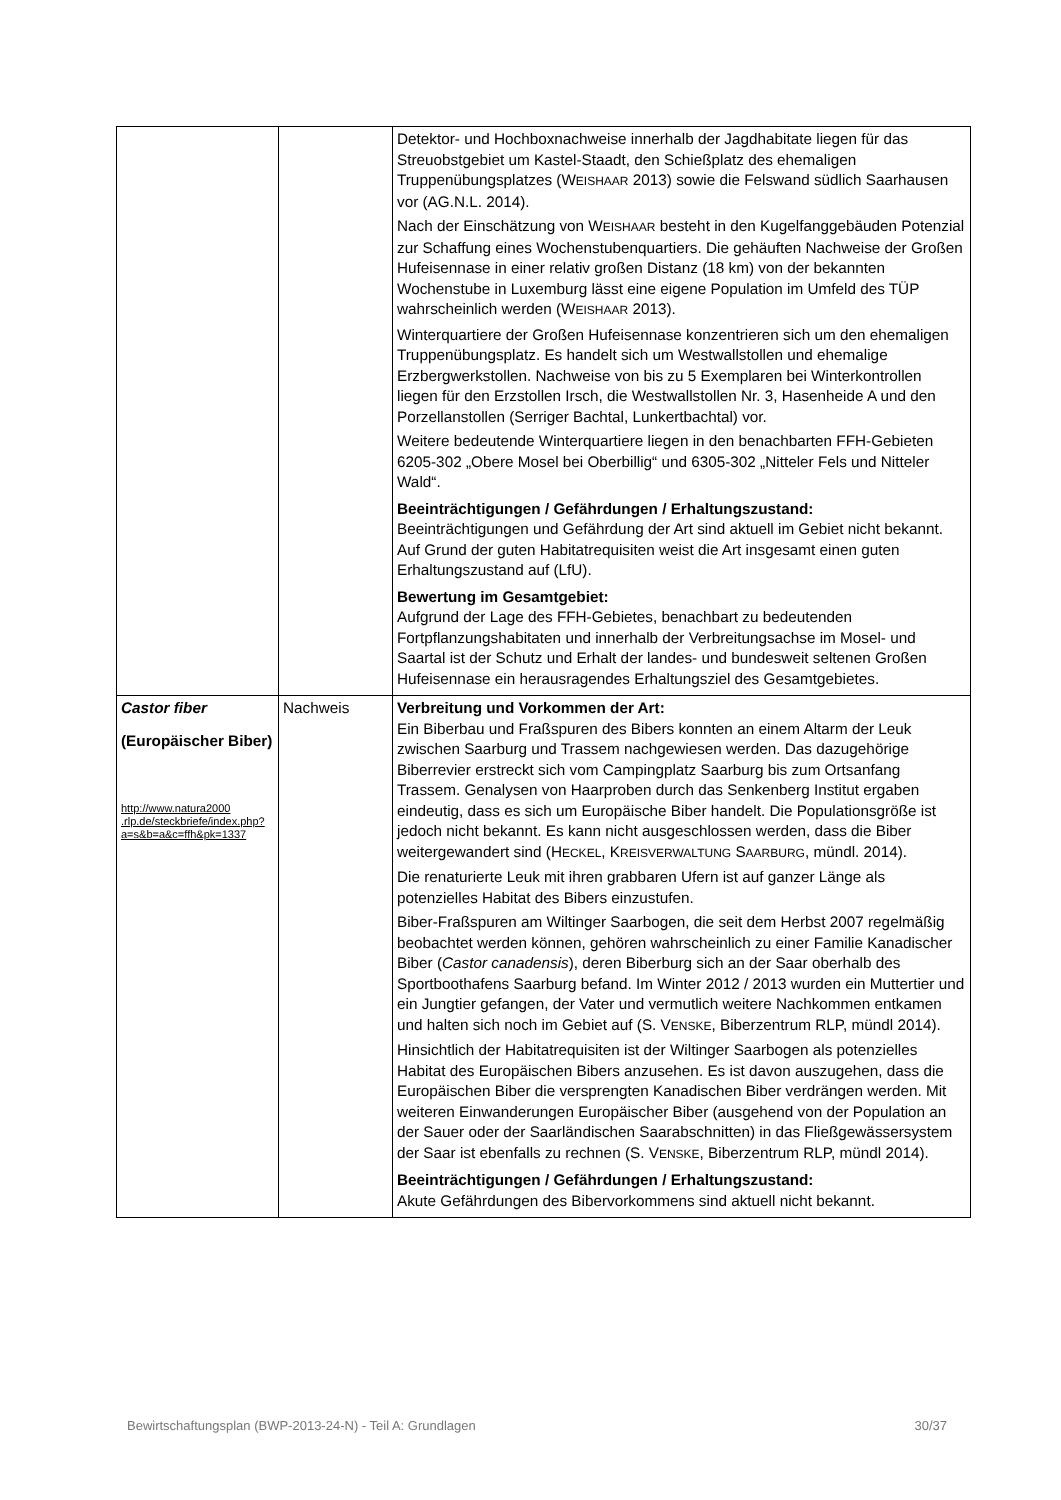| | | Detektor- und Hochboxnachweise innerhalb der Jagdhabitate liegen für das Streuobstgebiet um Kastel-Staadt, den Schießplatz des ehemaligen Truppenübungsplatzes (W EISHAAR 2013) sowie die Felswand südlich Saarhausen vor (AG.N.L. 2014). Nach der Einschätzung von W EISHAAR besteht in den Kugelfanggebäuden Potenzial zur Schaffung eines Wochenstubenquartiers. Die gehäuften Nachweise der Großen Hufeisennase in einer relativ großen Distanz (18 km) von der bekannten Wochenstube in Luxemburg lässt eine eigene Population im Umfeld des TÜP wahrscheinlich werden (W EISHAAR 2013). Winterquartiere der Großen Hufeisennase konzentrieren sich um den ehemaligen Truppenübungsplatz. Es handelt sich um Westwallstollen und ehemalige Erzbergwerkstollen. Nachweise von bis zu 5 Exemplaren bei Winterkontrollen liegen für den Erzstollen Irsch, die Westwallstollen Nr. 3, Hasenheide A und den Porzellanstollen (Serriger Bachtal, Lunkertbachtal) vor. Weitere bedeutende Winterquartiere liegen in den benachbarten FFH-Gebieten 6205-302 „Obere Mosel bei Oberbillig“ und 6305-302 „Nitteler Fels und Nitteler Wald“. Beeinträchtigungen / Gefährdungen / Erhaltungszustand: Beeinträchtigungen und Gefährdung der Art sind aktuell im Gebiet nicht bekannt. Auf Grund der guten Habitatrequisiten weist die Art insgesamt einen guten Erhaltungszustand auf (LfU). Bewertung im Gesamtgebiet: Aufgrund der Lage des FFH-Gebietes, benachbart zu bedeutenden Fortpflanzungshabitaten und innerhalb der Verbreitungsachse im Mosel- und Saartal ist der Schutz und Erhalt der landes- und bundesweit seltenen Großen Hufeisennase ein herausragendes Erhaltungsziel des Gesamtgebietes. |
| Castor fiber (Europäischer Biber) http://www.natura2000 .rlp.de/steckbriefe/index.php?a=s&b=a&c=ffh&pk=1337 | Nachweis | Verbreitung und Vorkommen der Art: Ein Biberbau und Fraßspuren des Bibers konnten an einem Altarm der Leuk zwischen Saarburg und Trassem nachgewiesen werden. Das dazugehörige Biberrevier erstreckt sich vom Campingplatz Saarburg bis zum Ortsanfang Trassem. Genalysen von Haarproben durch das Senkenberg Institut ergaben eindeutig, dass es sich um Europäische Biber handelt. Die Populationsgröße ist jedoch nicht bekannt. Es kann nicht ausgeschlossen werden, dass die Biber weitergewandert sind (H ECKEL , K REISVERWALTUNG S AARBURG , mündl. 2014). Die renaturierte Leuk mit ihren grabbaren Ufern ist auf ganzer Länge als potenzielles Habitat des Bibers einzustufen. Biber-Fraßspuren am Wiltinger Saarbogen, die seit dem Herbst 2007 regelmäßig beobachtet werden können, gehören wahrscheinlich zu einer Familie Kanadischer Biber ( Castor canadensis ), deren Biberburg sich an der Saar oberhalb des Sportboothafens Saarburg befand. Im Winter 2012 / 2013 wurden ein Muttertier und ein Jungtier gefangen, der Vater und vermutlich weitere Nachkommen entkamen und halten sich noch im Gebiet auf (S. V ENSKE , Biberzentrum RLP, mündl 2014). Hinsichtlich der Habitatrequisiten ist der Wiltinger Saarbogen als potenzielles Habitat des Europäischen Bibers anzusehen. Es ist davon auszugehen, dass die Europäischen Biber die versprengten Kanadischen Biber verdrängen werden. Mit weiteren Einwanderungen Europäischer Biber (ausgehend von der Population an der Sauer oder der Saarländischen Saarabschnitten) in das Fließgewässersystem der Saar ist ebenfalls zu rechnen (S. V ENSKE , Biberzentrum RLP, mündl 2014). Beeinträchtigungen / Gefährdungen / Erhaltungszustand: Akute Gefährdungen des Bibervorkommens sind aktuell nicht bekannt. |
Bewirtschaftungsplan (BWP-2013-24-N) - Teil A: Grundlagen 30/37